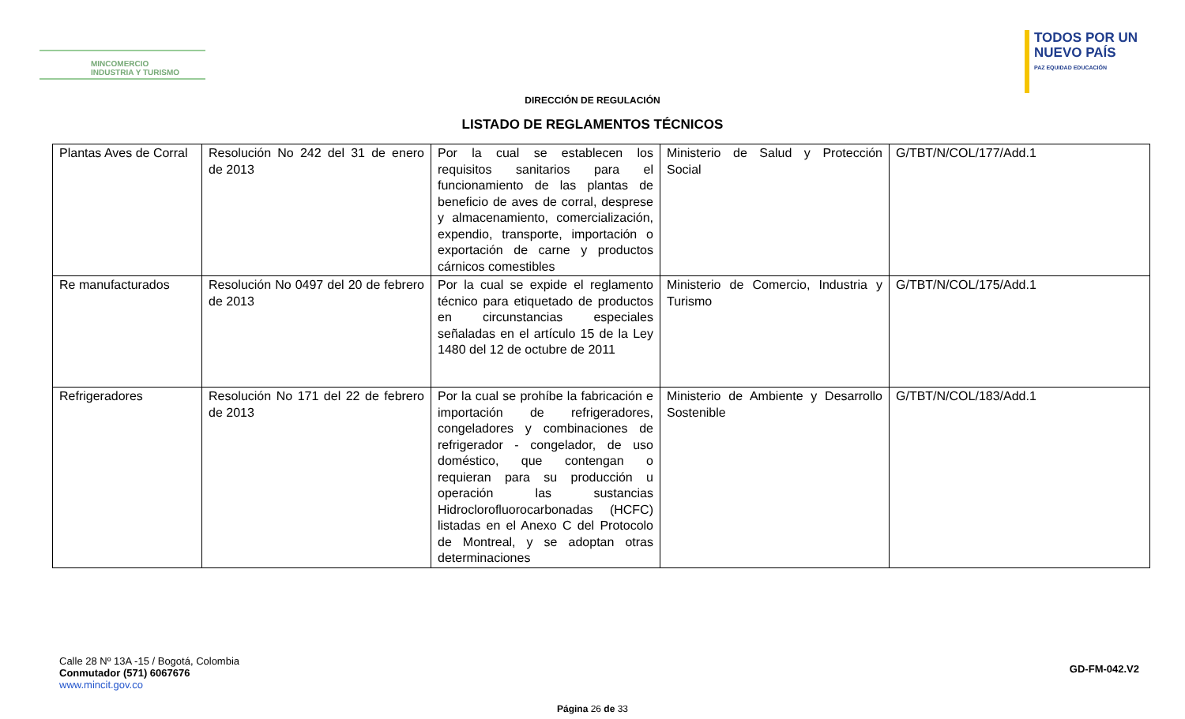MINCOMERCIO
INDUSTRIA Y TURISMO
TODOS POR UN
NUEVO PAÍS
PAZ EQUIDAD EDUCACIÓN
DIRECCIÓN DE REGULACIÓN
LISTADO DE REGLAMENTOS TÉCNICOS
| Plantas Aves de Corral | Resolución No 242 del 31 de enero de 2013 | Por la cual se establecen los requisitos sanitarios para el funcionamiento de las plantas de beneficio de aves de corral, desprese y almacenamiento, comercialización, expendio, transporte, importación o exportación de carne y productos cárnicos comestibles | Ministerio de Salud y Protección Social | G/TBT/N/COL/177/Add.1 |
| Re manufacturados | Resolución No 0497 del 20 de febrero de 2013 | Por la cual se expide el reglamento técnico para etiquetado de productos en circunstancias especiales señaladas en el artículo 15 de la Ley 1480 del 12 de octubre de 2011 | Ministerio de Comercio, Industria y Turismo | G/TBT/N/COL/175/Add.1 |
| Refrigeradores | Resolución No 171 del 22 de febrero de 2013 | Por la cual se prohíbe la fabricación e importación de refrigeradores, congeladores y combinaciones de refrigerador - congelador, de uso doméstico, que contengan o requieran para su producción u operación las sustancias Hidroclorofluorocarbonadas (HCFC) listadas en el Anexo C del Protocolo de Montreal, y se adoptan otras determinaciones | Ministerio de Ambiente y Desarrollo Sostenible | G/TBT/N/COL/183/Add.1 |
Calle 28 Nº 13A -15 / Bogotá, Colombia
Conmutador (571) 6067676
www.mincit.gov.co
GD-FM-042.V2
Página 26 de 33